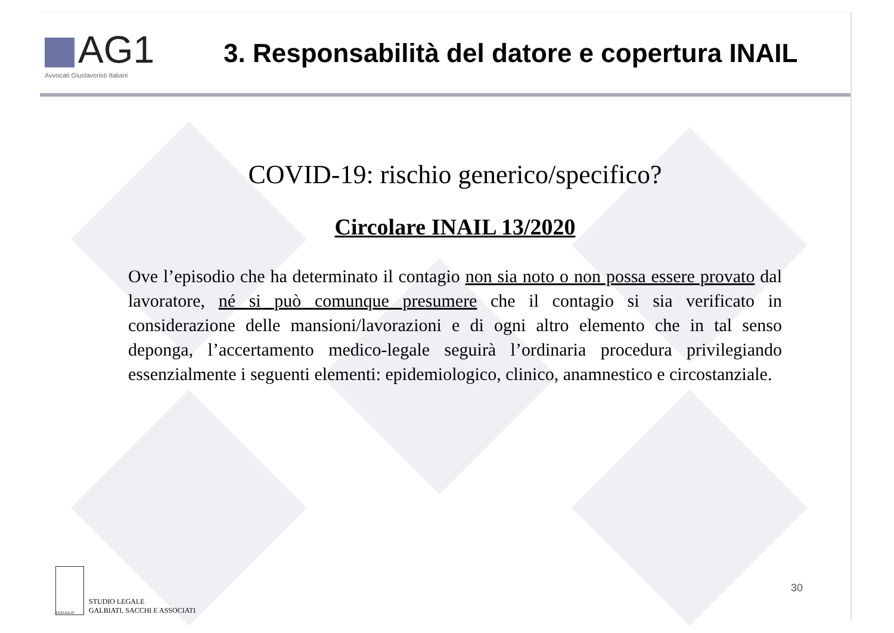AG1
Avvocati Giuslavoristi Italiani
3. Responsabilità del datore e copertura INAIL
COVID-19: rischio generico/specifico?
Circolare INAIL 13/2020
Ove l’episodio che ha determinato il contagio non sia noto o non possa essere provato dal lavoratore, né si può comunque presumere che il contagio si sia verificato in considerazione delle mansioni/lavorazioni e di ogni altro elemento che in tal senso deponga, l’accertamento medico-legale seguirà l’ordinaria procedura privilegiando essenzialmente i seguenti elementi: epidemiologico, clinico, anamnestico e circostanziale.
LEXGSA.IT
STUDIO LEGALE
GALBIATI, SACCHI E ASSOCIATI
30